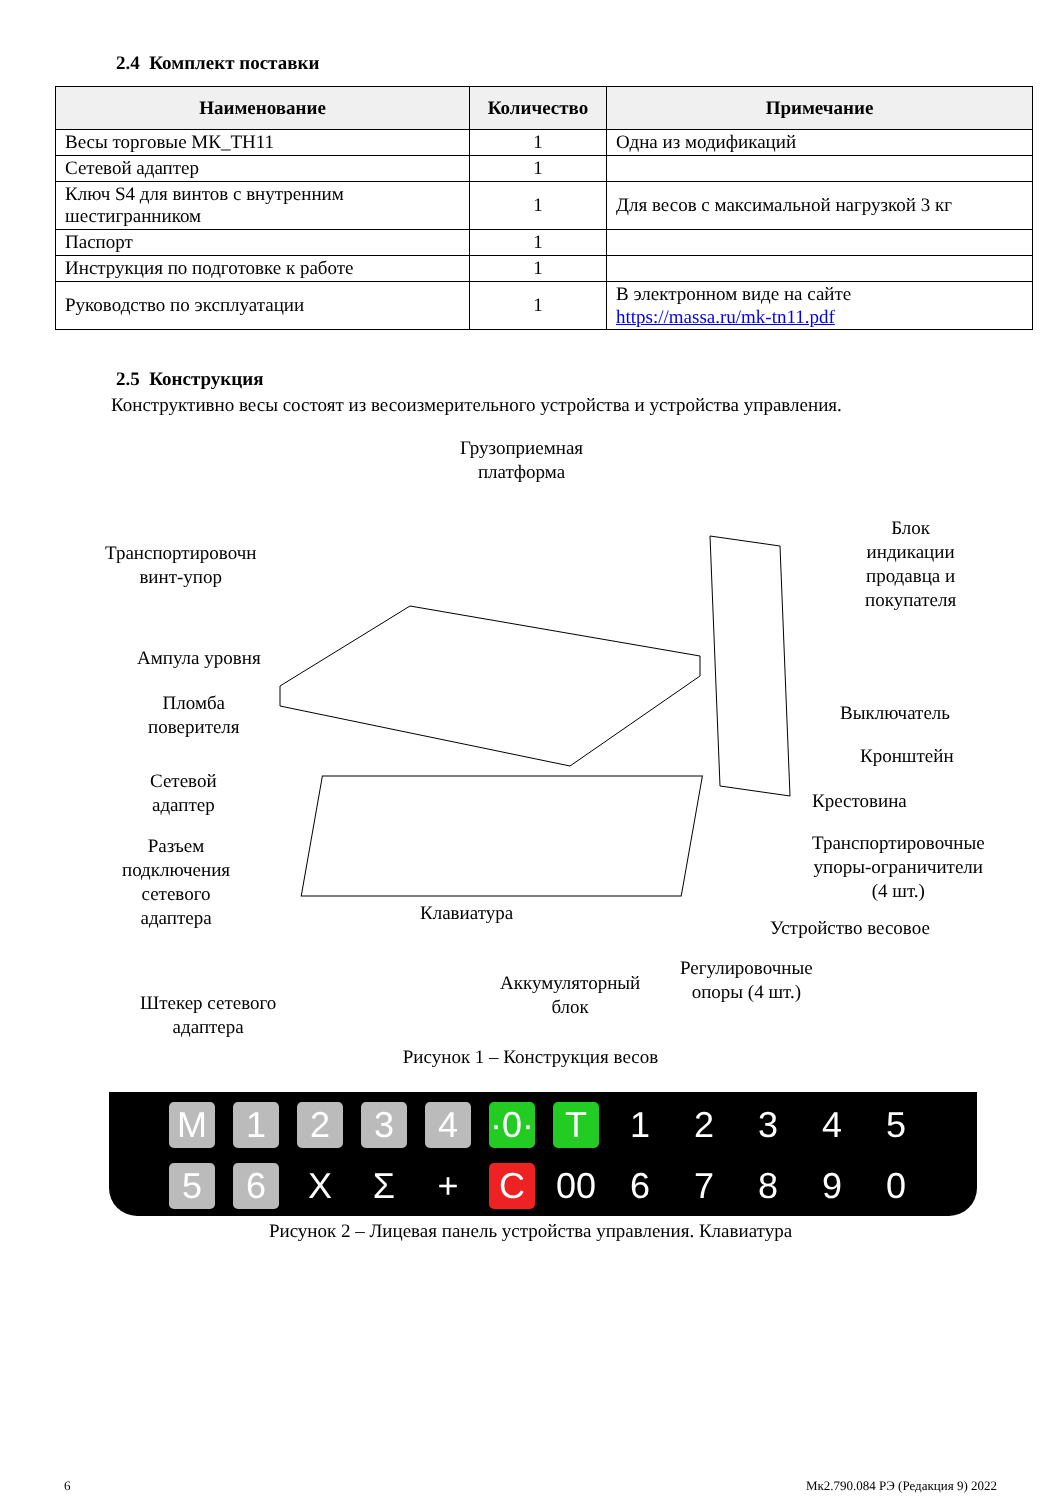2.4 Комплект поставки
| Наименование | Количество | Примечание |
| --- | --- | --- |
| Весы торговые МК_ТН11 | 1 | Одна из модификаций |
| Сетевой адаптер | 1 | |
| Ключ S4 для винтов с внутренним шестигранником | 1 | Для весов с максимальной нагрузкой 3 кг |
| Паспорт | 1 | |
| Инструкция по подготовке к работе | 1 | |
| Руководство по эксплуатации | 1 | В электронном виде на сайте https://massa.ru/mk-tn11.pdf |
2.5 Конструкция
Конструктивно весы состоят из весоизмерительного устройства и устройства управления.
Грузоприемная
платформа
Транспортировочн
винт-упор
Блок
индикации
продавца и
покупателя
Ампула уровня
Пломба
поверителя
Выключатель
Кронштейн
Сетевой
адаптер
Крестовина
Разъем
подключения
сетевого
адаптера
Транспортировочные
упоры-ограничители
(4 шт.)
Клавиатура
Устройство весовое
Регулировочные
опоры (4 шт.)
Аккумуляторный
блок
Штекер сетевого
адаптера
Рисунок 1 – Конструкция весов
M 1234 ·0· T 12345 5 6 X Σ + C 00 67890
Рисунок 2 – Лицевая панель устройства управления. Клавиатура
6 Мк2.790.084 РЭ (Редакция 9) 2022